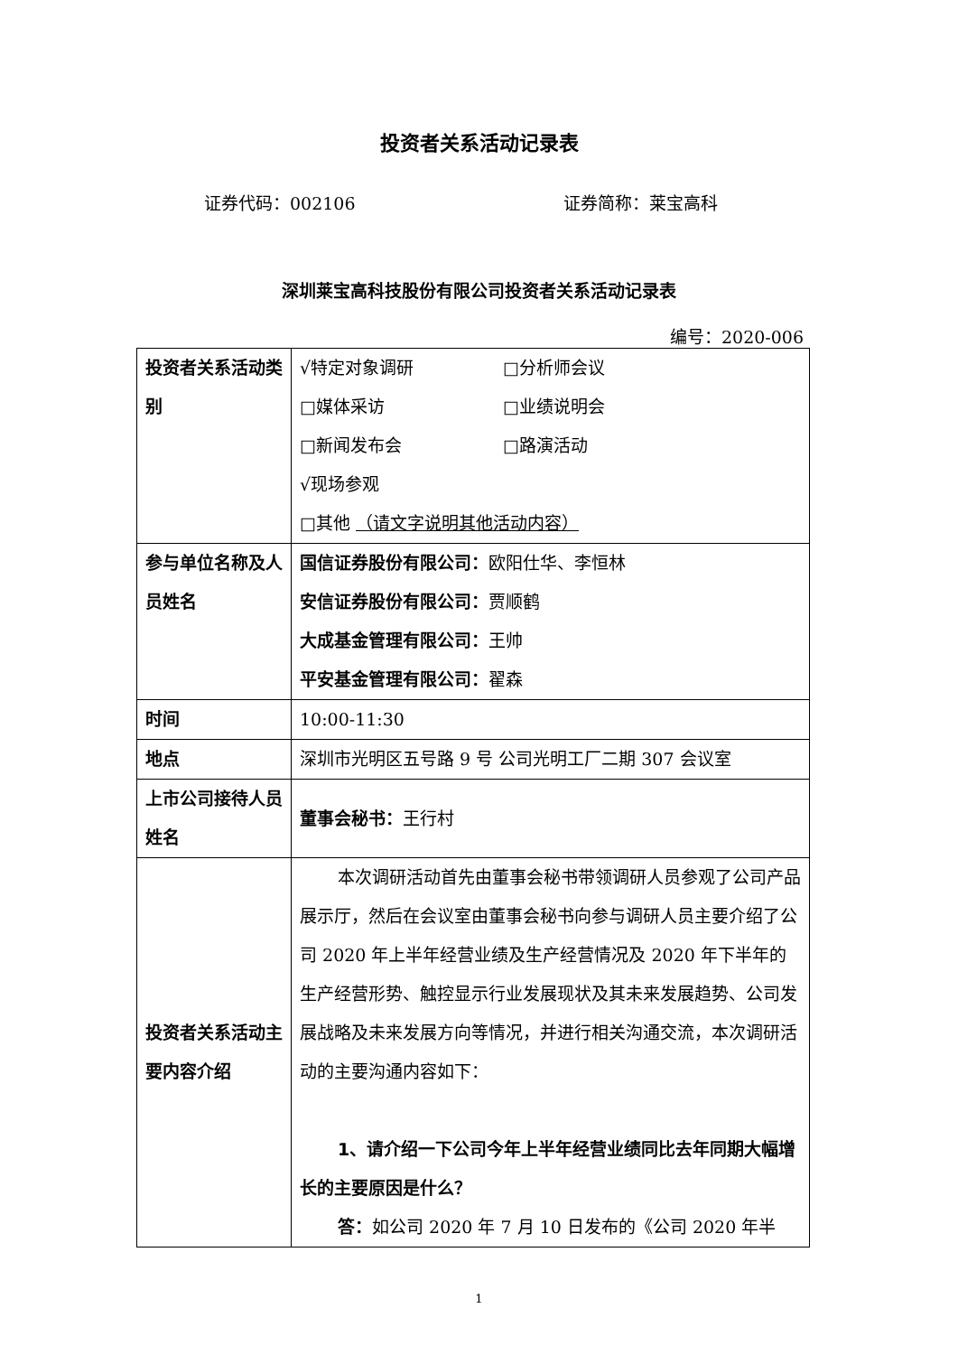投资者关系活动记录表
证券代码：002106 证券简称：莱宝高科
深圳莱宝高科技股份有限公司投资者关系活动记录表
编号：2020-006
| 投资者关系活动类别 | √特定对象调研 □分析师会议 □媒体采访 □业绩说明会 □新闻发布会 □路演活动 √现场参观 □其他 （请文字说明其他活动内容） |
| 参与单位名称及人员姓名 | 国信证券股份有限公司： 欧阳仕华、李恒林 安信证券股份有限公司： 贾顺鹤 大成基金管理有限公司： 王帅 平安基金管理有限公司： 翟森 |
| 时间 | 10:00-11:30 |
| 地点 | 深圳市光明区五号路 9 号 公司光明工厂二期 307 会议室 |
| 上市公司接待人员姓名 | 董事会秘书： 王行村 |
| 投资者关系活动主要内容介绍 | 本次调研活动首先由董事会秘书带领调研人员参观了公司产品展示厅，然后在会议室由董事会秘书向参与调研人员主要介绍了公司 2020 年上半年经营业绩及生产经营情况及 2020 年下半年的生产经营形势、触控显示行业发展现状及其未来发展趋势、公司发展战略及未来发展方向等情况，并进行相关沟通交流，本次调研活动的主要沟通内容如下： 1、请介绍一下公司今年上半年经营业绩同比去年同期大幅增长的主要原因是什么？ 答： 如公司 2020 年 7 月 10 日发布的《公司 2020 年半 |
1